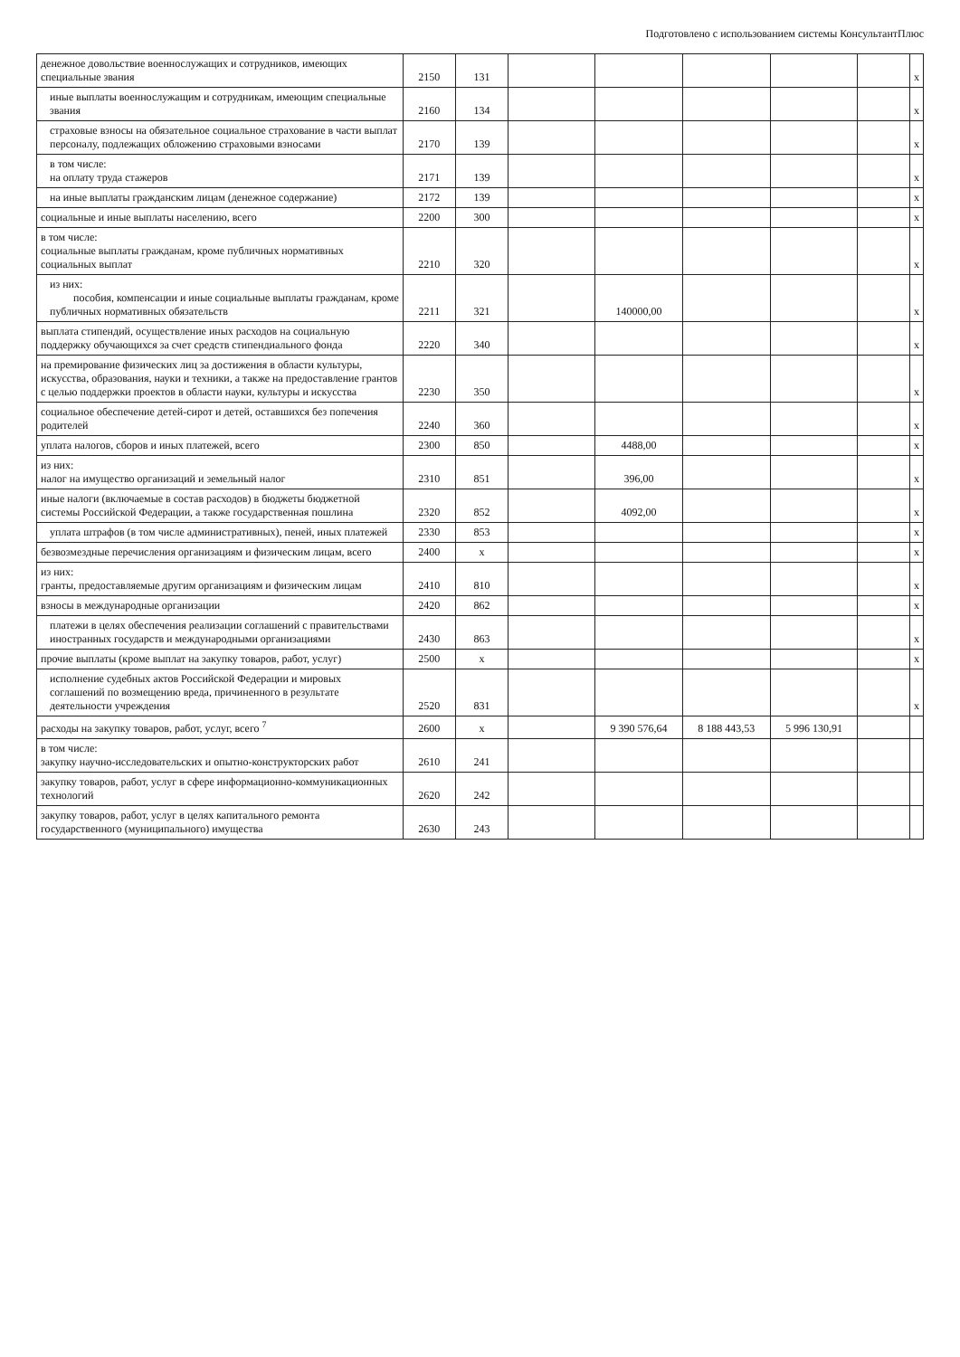Подготовлено с использованием системы КонсультантПлюс
| денежное довольствие военнослужащих и сотрудников, имеющих специальные звания | 2150 | 131 | | | | | | x |
| иные выплаты военнослужащим и сотрудникам, имеющим специальные звания | 2160 | 134 | | | | | | x |
| страховые взносы на обязательное социальное страхование в части выплат персоналу, подлежащих обложению страховыми взносами | 2170 | 139 | | | | | | x |
| в том числе: на оплату труда стажеров | 2171 | 139 | | | | | | x |
| на иные выплаты гражданским лицам (денежное содержание) | 2172 | 139 | | | | | | x |
| социальные и иные выплаты населению, всего | 2200 | 300 | | | | | | x |
| в том числе: социальные выплаты гражданам, кроме публичных нормативных социальных выплат | 2210 | 320 | | | | | | x |
| из них: пособия, компенсации и иные социальные выплаты гражданам, кроме публичных нормативных обязательств | 2211 | 321 | | 140000,00 | | | | x |
| выплата стипендий, осуществление иных расходов на социальную поддержку обучающихся за счет средств стипендиального фонда | 2220 | 340 | | | | | | x |
| на премирование физических лиц за достижения в области культуры, искусства, образования, науки и техники, а также на предоставление грантов с целью поддержки проектов в области науки, культуры и искусства | 2230 | 350 | | | | | | x |
| социальное обеспечение детей-сирот и детей, оставшихся без попечения родителей | 2240 | 360 | | | | | | x |
| уплата налогов, сборов и иных платежей, всего | 2300 | 850 | | 4488,00 | | | | x |
| из них: налог на имущество организаций и земельный налог | 2310 | 851 | | 396,00 | | | | x |
| иные налоги (включаемые в состав расходов) в бюджеты бюджетной системы Российской Федерации, а также государственная пошлина | 2320 | 852 | | 4092,00 | | | | x |
| уплата штрафов (в том числе административных), пеней, иных платежей | 2330 | 853 | | | | | | x |
| безвозмездные перечисления организациям и физическим лицам, всего | 2400 | x | | | | | | x |
| из них: гранты, предоставляемые другим организациям и физическим лицам | 2410 | 810 | | | | | | x |
| взносы в международные организации | 2420 | 862 | | | | | | x |
| платежи в целях обеспечения реализации соглашений с правительствами иностранных государств и международными организациями | 2430 | 863 | | | | | | x |
| прочие выплаты (кроме выплат на закупку товаров, работ, услуг) | 2500 | x | | | | | | x |
| исполнение судебных актов Российской Федерации и мировых соглашений по возмещению вреда, причиненного в результате деятельности учреждения | 2520 | 831 | | | | | | x |
| расходы на закупку товаров, работ, услуг, всего <sup>7</sup> | 2600 | x | | 9 390 576,64 | 8 188 443,53 | 5 996 130,91 | | |
| в том числе: закупку научно-исследовательских и опытно-конструкторских работ | 2610 | 241 | | | | | | |
| закупку товаров, работ, услуг в сфере информационно-коммуникационных технологий | 2620 | 242 | | | | | | |
| закупку товаров, работ, услуг в целях капитального ремонта государственного (муниципального) имущества | 2630 | 243 | | | | | | |